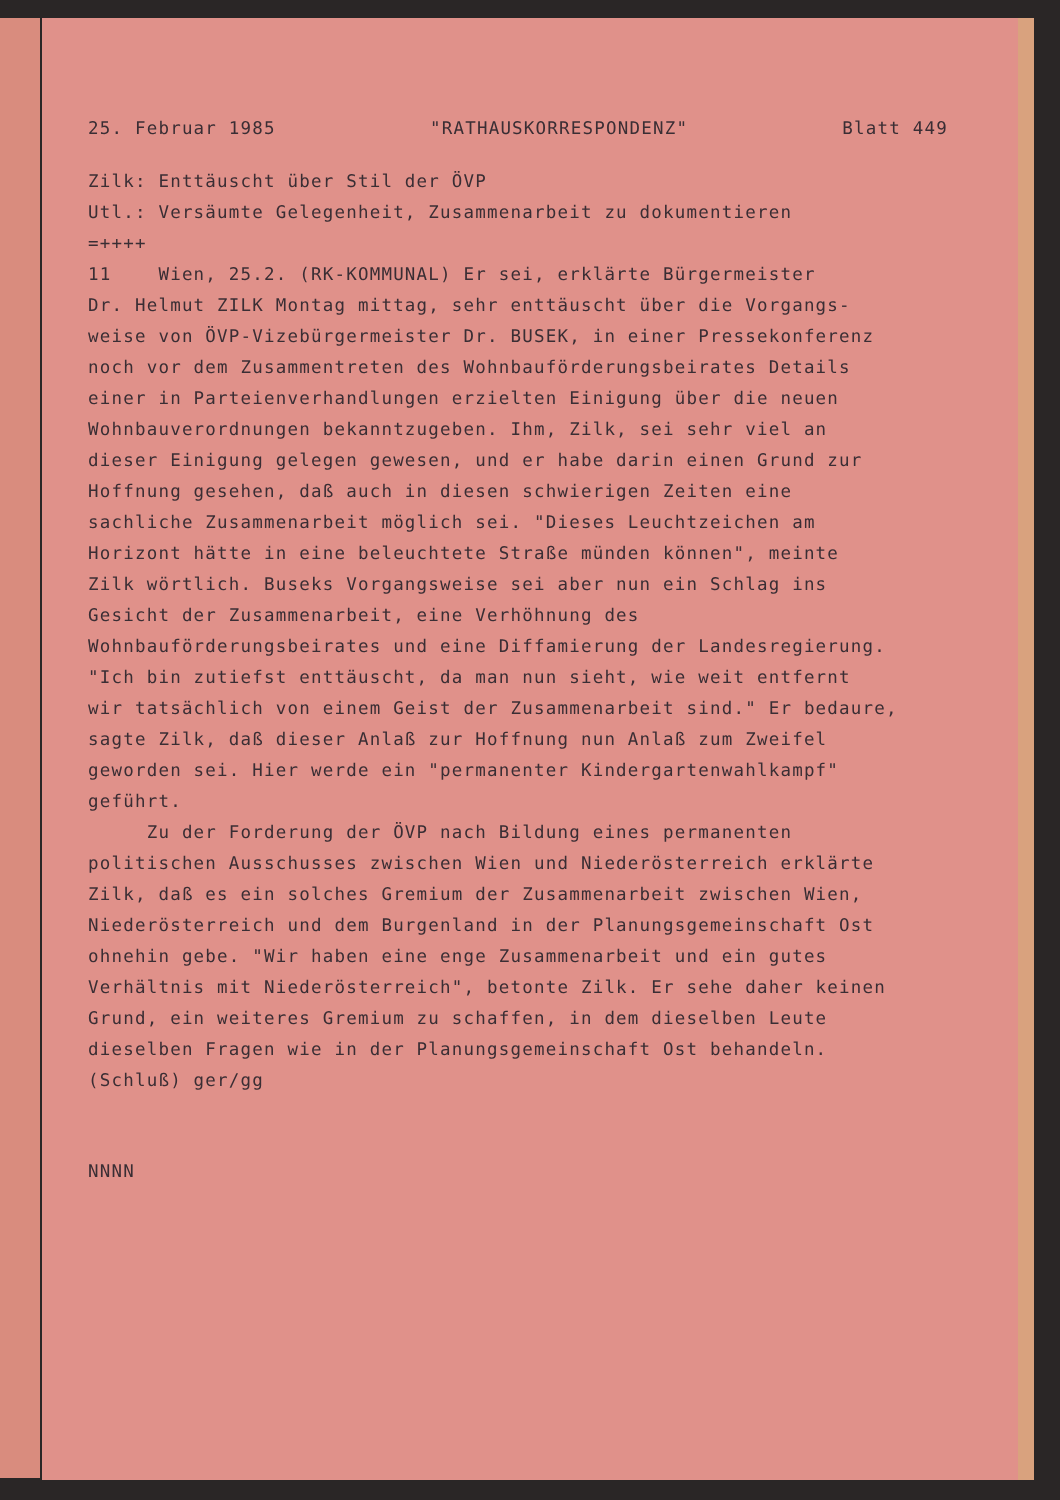25. Februar 1985 "RATHAUSKORRESPONDENZ" Blatt 449
Zilk: Enttäuscht über Stil der ÖVP
Utl.: Versäumte Gelegenheit, Zusammenarbeit zu dokumentieren
=++++
11 Wien, 25.2. (RK-KOMMUNAL) Er sei, erklärte Bürgermeister
Dr. Helmut ZILK Montag mittag, sehr enttäuscht über die Vorgangs-
weise von ÖVP-Vizebürgermeister Dr. BUSEK, in einer Pressekonferenz
noch vor dem Zusammentreten des Wohnbauförderungsbeirates Details
einer in Parteienverhandlungen erzielten Einigung über die neuen
Wohnbauverordnungen bekanntzugeben. Ihm, Zilk, sei sehr viel an
dieser Einigung gelegen gewesen, und er habe darin einen Grund zur
Hoffnung gesehen, daß auch in diesen schwierigen Zeiten eine
sachliche Zusammenarbeit möglich sei. "Dieses Leuchtzeichen am
Horizont hätte in eine beleuchtete Straße münden können", meinte
Zilk wörtlich. Buseks Vorgangsweise sei aber nun ein Schlag ins
Gesicht der Zusammenarbeit, eine Verhöhnung des
Wohnbauförderungsbeirates und eine Diffamierung der Landesregierung.
"Ich bin zutiefst enttäuscht, da man nun sieht, wie weit entfernt
wir tatsächlich von einem Geist der Zusammenarbeit sind." Er bedaure,
sagte Zilk, daß dieser Anlaß zur Hoffnung nun Anlaß zum Zweifel
geworden sei. Hier werde ein "permanenter Kindergartenwahlkampf"
geführt.
Zu der Forderung der ÖVP nach Bildung eines permanenten
politischen Ausschusses zwischen Wien und Niederösterreich erklärte
Zilk, daß es ein solches Gremium der Zusammenarbeit zwischen Wien,
Niederösterreich und dem Burgenland in der Planungsgemeinschaft Ost
ohnehin gebe. "Wir haben eine enge Zusammenarbeit und ein gutes
Verhältnis mit Niederösterreich", betonte Zilk. Er sehe daher keinen
Grund, ein weiteres Gremium zu schaffen, in dem dieselben Leute
dieselben Fragen wie in der Planungsgemeinschaft Ost behandeln.
(Schluß) ger/gg
NNNN